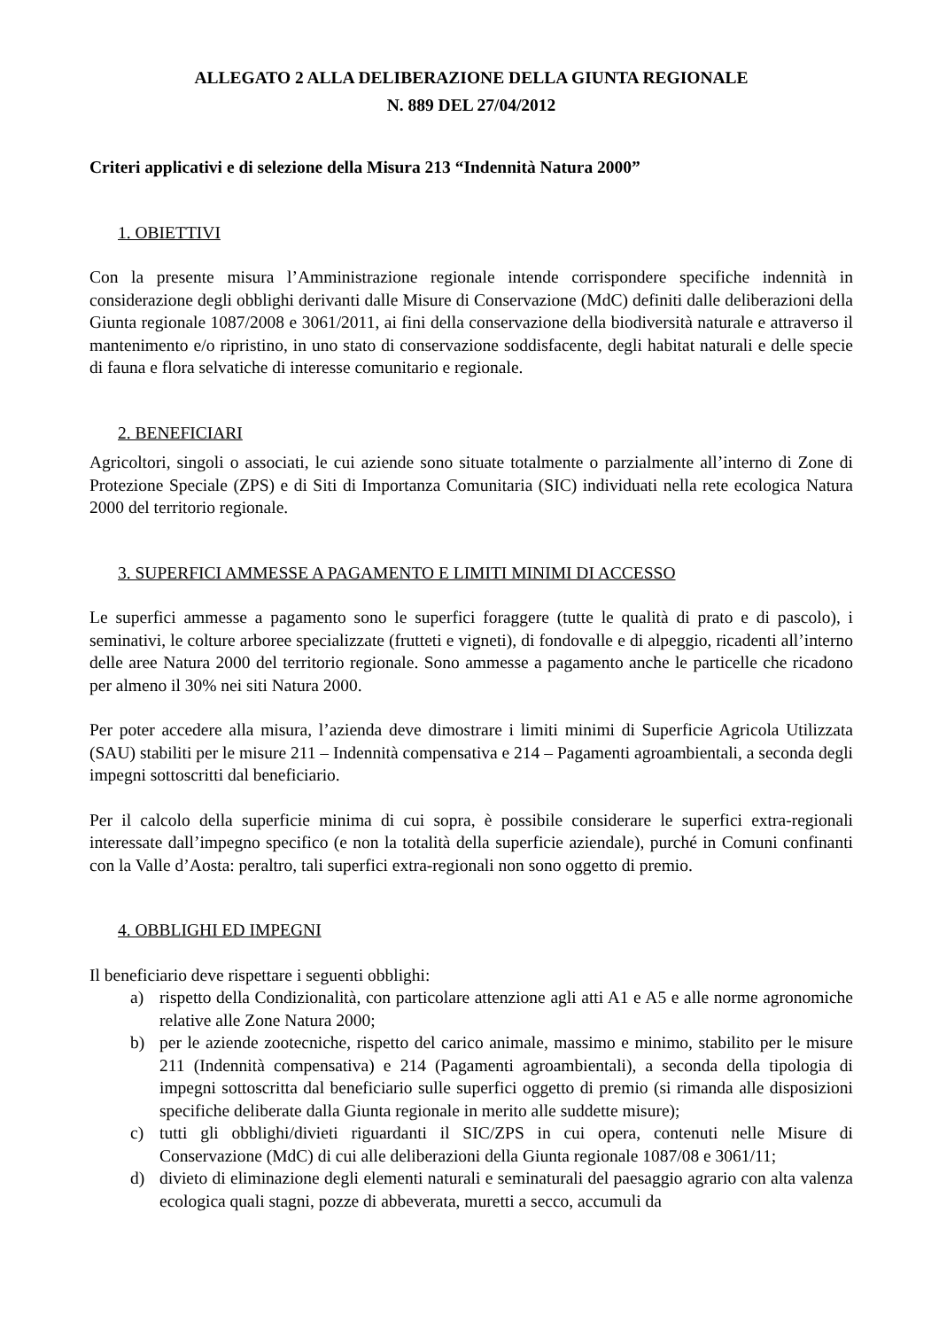ALLEGATO 2 ALLA DELIBERAZIONE DELLA GIUNTA REGIONALE
N. 889 DEL 27/04/2012
Criteri applicativi e di selezione della Misura 213 “Indennità Natura 2000”
1. OBIETTIVI
Con la presente misura l’Amministrazione regionale intende corrispondere specifiche indennità in considerazione degli obblighi derivanti dalle Misure di Conservazione (MdC) definiti dalle deliberazioni della Giunta regionale 1087/2008 e 3061/2011, ai fini della conservazione della biodiversità naturale e attraverso il mantenimento e/o ripristino, in uno stato di conservazione soddisfacente, degli habitat naturali e delle specie di fauna e flora selvatiche di interesse comunitario e regionale.
2. BENEFICIARI
Agricoltori, singoli o associati, le cui aziende sono situate totalmente o parzialmente all’interno di Zone di Protezione Speciale (ZPS) e di Siti di Importanza Comunitaria (SIC) individuati nella rete ecologica Natura 2000 del territorio regionale.
3. SUPERFICI AMMESSE A PAGAMENTO E LIMITI MINIMI DI ACCESSO
Le superfici ammesse a pagamento sono le superfici foraggere (tutte le qualità di prato e di pascolo), i seminativi, le colture arboree specializzate (frutteti e vigneti), di fondovalle e di alpeggio, ricadenti all’interno delle aree Natura 2000 del territorio regionale. Sono ammesse a pagamento anche le particelle che ricadono per almeno il 30% nei siti Natura 2000.
Per poter accedere alla misura, l’azienda deve dimostrare i limiti minimi di Superficie Agricola Utilizzata (SAU) stabiliti per le misure 211 – Indennità compensativa e 214 – Pagamenti agroambientali, a seconda degli impegni sottoscritti dal beneficiario.
Per il calcolo della superficie minima di cui sopra, è possibile considerare le superfici extra-regionali interessate dall’impegno specifico (e non la totalità della superficie aziendale), purché in Comuni confinanti con la Valle d’Aosta: peraltro, tali superfici extra-regionali non sono oggetto di premio.
4. OBBLIGHI ED IMPEGNI
Il beneficiario deve rispettare i seguenti obblighi:
a) rispetto della Condizionalità, con particolare attenzione agli atti A1 e A5 e alle norme agronomiche relative alle Zone Natura 2000;
b) per le aziende zootecniche, rispetto del carico animale, massimo e minimo, stabilito per le misure 211 (Indennità compensativa) e 214 (Pagamenti agroambientali), a seconda della tipologia di impegni sottoscritta dal beneficiario sulle superfici oggetto di premio (si rimanda alle disposizioni specifiche deliberate dalla Giunta regionale in merito alle suddette misure);
c) tutti gli obblighi/divieti riguardanti il SIC/ZPS in cui opera, contenuti nelle Misure di Conservazione (MdC) di cui alle deliberazioni della Giunta regionale 1087/08 e 3061/11;
d) divieto di eliminazione degli elementi naturali e seminaturali del paesaggio agrario con alta valenza ecologica quali stagni, pozze di abbeverata, muretti a secco, accumuli da